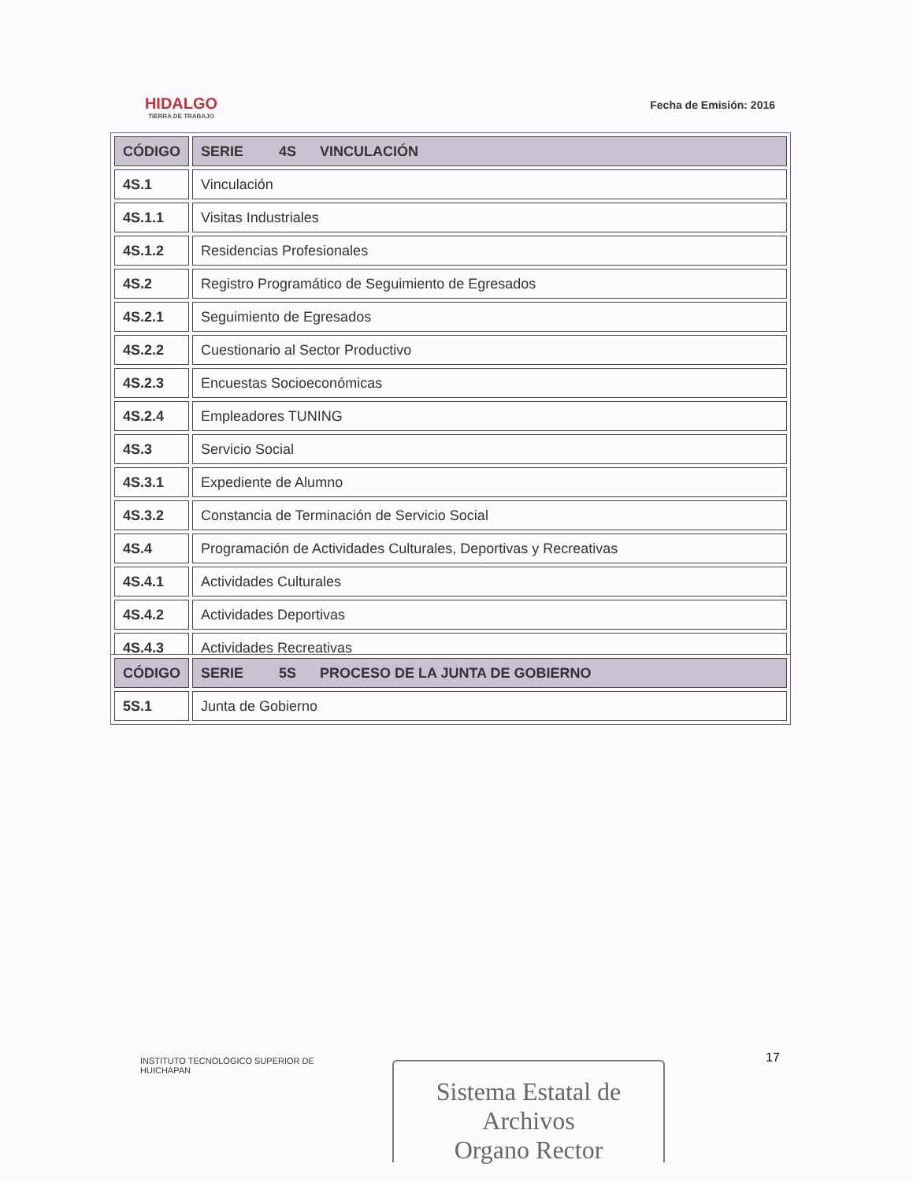HIDALGO
TIERRA DE TRABAJO
Fecha de Emisión: 2016
| CÓDIGO | SERIE 4S VINCULACIÓN |
| --- | --- |
| 4S.1 | Vinculación |
| 4S.1.1 | Visitas Industriales |
| 4S.1.2 | Residencias Profesionales |
| 4S.2 | Registro Programático de Seguimiento de Egresados |
| 4S.2.1 | Seguimiento de Egresados |
| 4S.2.2 | Cuestionario al Sector Productivo |
| 4S.2.3 | Encuestas Socioeconómicas |
| 4S.2.4 | Empleadores TUNING |
| 4S.3 | Servicio Social |
| 4S.3.1 | Expediente de Alumno |
| 4S.3.2 | Constancia de Terminación de Servicio Social |
| 4S.4 | Programación de Actividades Culturales, Deportivas y Recreativas |
| 4S.4.1 | Actividades Culturales |
| 4S.4.2 | Actividades Deportivas |
| 4S.4.3 | Actividades Recreativas |
| CÓDIGO | SERIE 5S PROCESO DE LA JUNTA DE GOBIERNO |
| --- | --- |
| 5S.1 | Junta de Gobierno |
INSTITUTO TECNOLÓGICO SUPERIOR DE
HUICHAPAN
17
Sistema Estatal de Archivos
Organo Rector